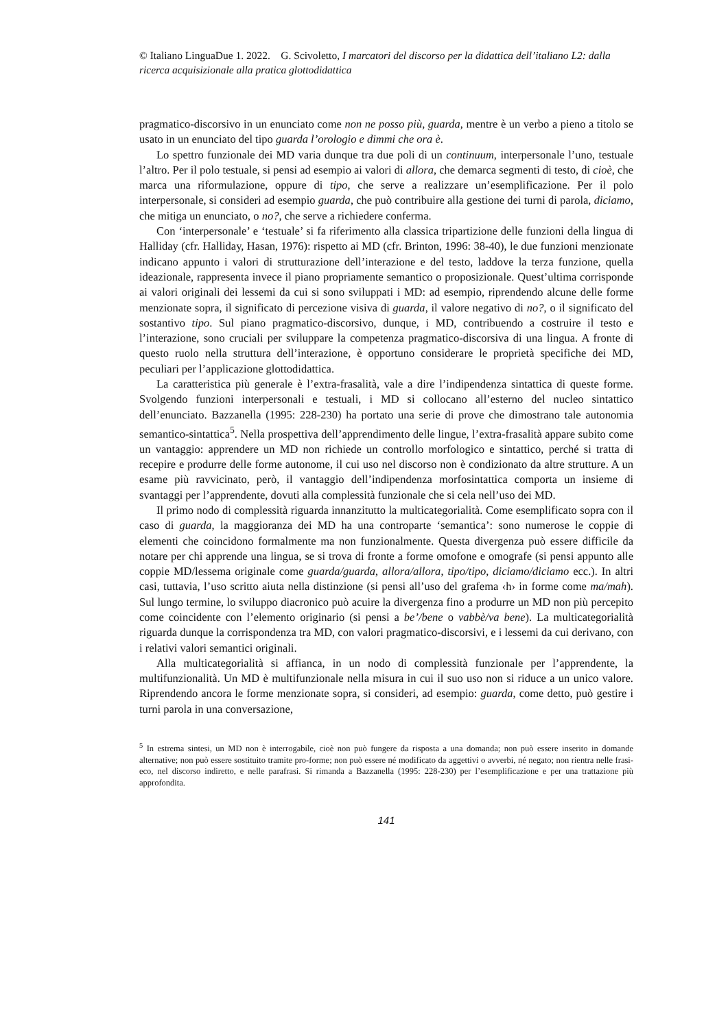© Italiano LinguaDue 1. 2022. G. Scivoletto, I marcatori del discorso per la didattica dell’italiano L2: dalla ricerca acquisizionale alla pratica glottodidattica
pragmatico-discorsivo in un enunciato come non ne posso più, guarda, mentre è un verbo a pieno a titolo se usato in un enunciato del tipo guarda l’orologio e dimmi che ora è.
Lo spettro funzionale dei MD varia dunque tra due poli di un continuum, interpersonale l’uno, testuale l’altro. Per il polo testuale, si pensi ad esempio ai valori di allora, che demarca segmenti di testo, di cioè, che marca una riformulazione, oppure di tipo, che serve a realizzare un’esemplificazione. Per il polo interpersonale, si consideri ad esempio guarda, che può contribuire alla gestione dei turni di parola, diciamo, che mitiga un enunciato, o no?, che serve a richiedere conferma.
Con ‘interpersonale’ e ‘testuale’ si fa riferimento alla classica tripartizione delle funzioni della lingua di Halliday (cfr. Halliday, Hasan, 1976): rispetto ai MD (cfr. Brinton, 1996: 38-40), le due funzioni menzionate indicano appunto i valori di strutturazione dell’interazione e del testo, laddove la terza funzione, quella ideazionale, rappresenta invece il piano propriamente semantico o proposizionale. Quest’ultima corrisponde ai valori originali dei lessemi da cui si sono sviluppati i MD: ad esempio, riprendendo alcune delle forme menzionate sopra, il significato di percezione visiva di guarda, il valore negativo di no?, o il significato del sostantivo tipo. Sul piano pragmatico-discorsivo, dunque, i MD, contribuendo a costruire il testo e l’interazione, sono cruciali per sviluppare la competenza pragmatico-discorsiva di una lingua. A fronte di questo ruolo nella struttura dell’interazione, è opportuno considerare le proprietà specifiche dei MD, peculiari per l’applicazione glottodidattica.
La caratteristica più generale è l’extra-frasalità, vale a dire l’indipendenza sintattica di queste forme. Svolgendo funzioni interpersonali e testuali, i MD si collocano all’esterno del nucleo sintattico dell’enunciato. Bazzanella (1995: 228-230) ha portato una serie di prove che dimostrano tale autonomia semantico-sintattica<sup>5</sup>. Nella prospettiva dell’apprendimento delle lingue, l’extra-frasalità appare subito come un vantaggio: apprendere un MD non richiede un controllo morfologico e sintattico, perché si tratta di recepire e produrre delle forme autonome, il cui uso nel discorso non è condizionato da altre strutture. A un esame più ravvicinato, però, il vantaggio dell’indipendenza morfosintattica comporta un insieme di svantaggi per l’apprendente, dovuti alla complessità funzionale che si cela nell’uso dei MD.
Il primo nodo di complessità riguarda innanzitutto la multicategorialità. Come esemplificato sopra con il caso di guarda, la maggioranza dei MD ha una controparte ‘semantica’: sono numerose le coppie di elementi che coincidono formalmente ma non funzionalmente. Questa divergenza può essere difficile da notare per chi apprende una lingua, se si trova di fronte a forme omofone e omografe (si pensi appunto alle coppie MD/lessema originale come guarda/guarda, allora/allora, tipo/tipo, diciamo/diciamo ecc.). In altri casi, tuttavia, l’uso scritto aiuta nella distinzione (si pensi all’uso del grafema ‹h› in forme come ma/mah). Sul lungo termine, lo sviluppo diacronico può acuire la divergenza fino a produrre un MD non più percepito come coincidente con l’elemento originario (si pensi a be’/bene o vabbè/va bene). La multicategorialità riguarda dunque la corrispondenza tra MD, con valori pragmatico-discorsivi, e i lessemi da cui derivano, con i relativi valori semantici originali.
Alla multicategorialità si affianca, in un nodo di complessità funzionale per l’apprendente, la multifunzionalità. Un MD è multifunzionale nella misura in cui il suo uso non si riduce a un unico valore. Riprendendo ancora le forme menzionate sopra, si consideri, ad esempio: guarda, come detto, può gestire i turni parola in una conversazione,
<sup>5</sup> In estrema sintesi, un MD non è interrogabile, cioè non può fungere da risposta a una domanda; non può essere inserito in domande alternative; non può essere sostituito tramite pro-forme; non può essere né modificato da aggettivi o avverbi, né negato; non rientra nelle frasi-eco, nel discorso indiretto, e nelle parafrasi. Si rimanda a Bazzanella (1995: 228-230) per l’esemplificazione e per una trattazione più approfondita.
141